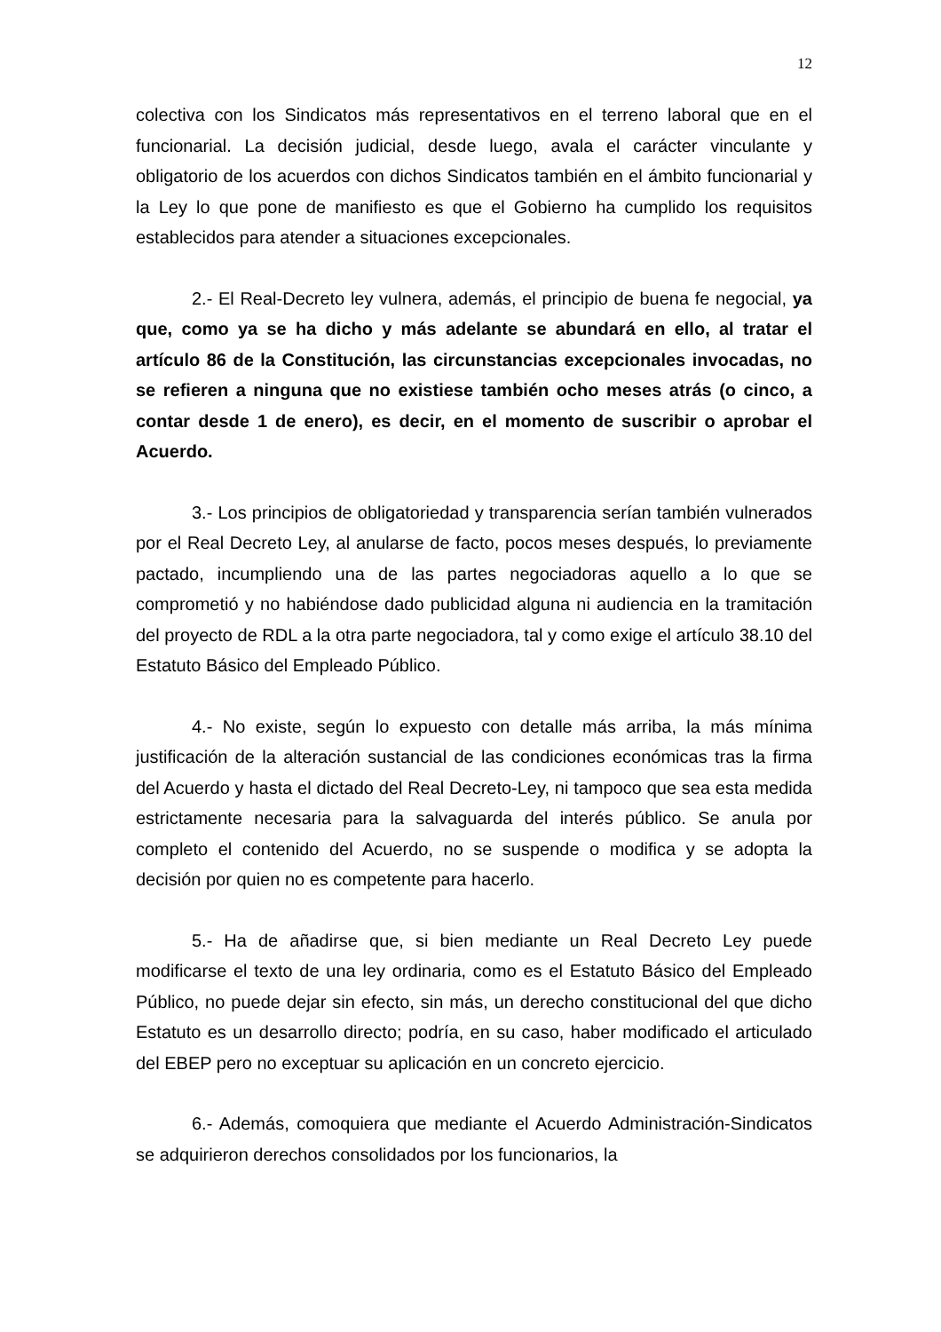12
colectiva con los Sindicatos más representativos en el terreno laboral que en el funcionarial. La decisión judicial, desde luego, avala el carácter vinculante y obligatorio de los acuerdos con dichos Sindicatos también en el ámbito funcionarial y la Ley lo que pone de manifiesto es que el Gobierno ha cumplido los requisitos establecidos para atender a situaciones excepcionales.
2.- El Real-Decreto ley vulnera, además, el principio de buena fe negocial, ya que, como ya se ha dicho y más adelante se abundará en ello, al tratar el artículo 86 de la Constitución, las circunstancias excepcionales invocadas, no se refieren a ninguna que no existiese también ocho meses atrás (o cinco, a contar desde 1 de enero), es decir, en el momento de suscribir o aprobar el Acuerdo.
3.- Los principios de obligatoriedad y transparencia serían también vulnerados por el Real Decreto Ley, al anularse de facto, pocos meses después, lo previamente pactado, incumpliendo una de las partes negociadoras aquello a lo que se comprometió y no habiéndose dado publicidad alguna ni audiencia en la tramitación del proyecto de RDL a la otra parte negociadora, tal y como exige el artículo 38.10 del Estatuto Básico del Empleado Público.
4.- No existe, según lo expuesto con detalle más arriba, la más mínima justificación de la alteración sustancial de las condiciones económicas tras la firma del Acuerdo y hasta el dictado del Real Decreto-Ley, ni tampoco que sea esta medida estrictamente necesaria para la salvaguarda del interés público. Se anula por completo el contenido del Acuerdo, no se suspende o modifica y se adopta la decisión por quien no es competente para hacerlo.
5.- Ha de añadirse que, si bien mediante un Real Decreto Ley puede modificarse el texto de una ley ordinaria, como es el Estatuto Básico del Empleado Público, no puede dejar sin efecto, sin más, un derecho constitucional del que dicho Estatuto es un desarrollo directo; podría, en su caso, haber modificado el articulado del EBEP pero no exceptuar su aplicación en un concreto ejercicio.
6.- Además, comoquiera que mediante el Acuerdo Administración-Sindicatos se adquirieron derechos consolidados por los funcionarios, la